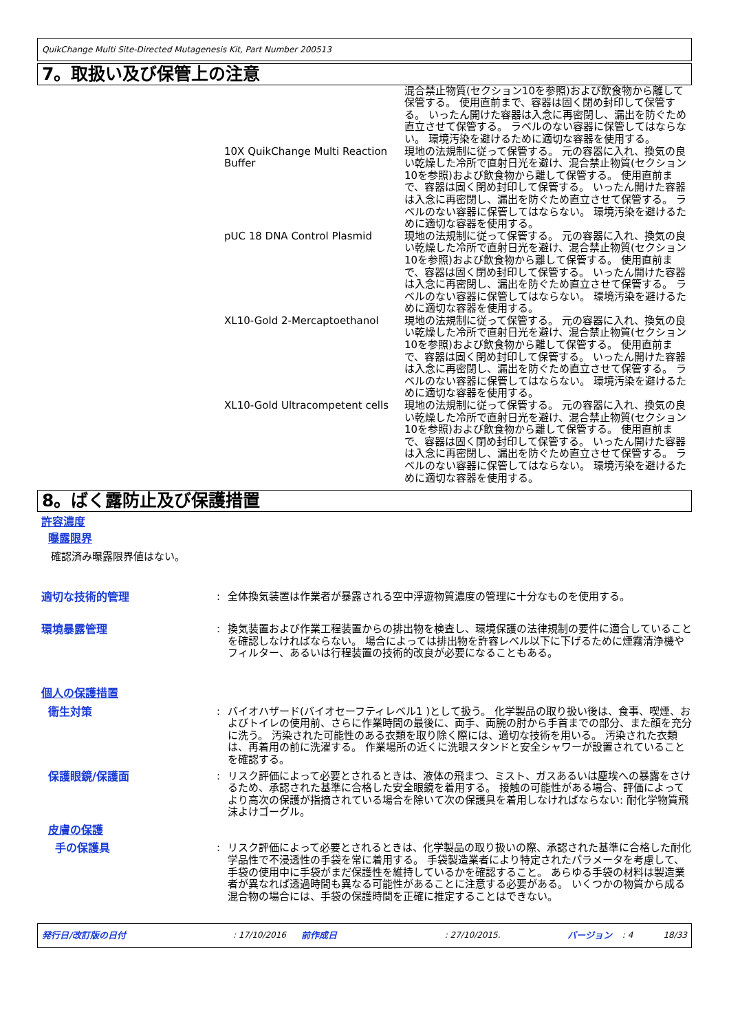QuikChange Multi Site-Directed Mutagenesis Kit, Part Number 200513
7。取扱い及び保管上の注意
| | 混合禁止物質(セクション10を参照)および飲食物から離して保管する。 使用直前まで、容器は固く閉め封印して保管する。 いったん開けた容器は入念に再密閉し、漏出を防ぐため直立させて保管する。 ラベルのない容器に保管してはならない。 環境汚染を避けるために適切な容器を使用する。 |
| 10X QuikChange Multi Reaction Buffer | 現地の法規制に従って保管する。 元の容器に入れ、換気の良い乾燥した冷所で直射日光を避け、混合禁止物質(セクション10を参照)および飲食物から離して保管する。 使用直前まで、容器は固く閉め封印して保管する。 いったん開けた容器は入念に再密閉し、漏出を防ぐため直立させて保管する。 ラベルのない容器に保管してはならない。 環境汚染を避けるために適切な容器を使用する。 |
| pUC 18 DNA Control Plasmid | 現地の法規制に従って保管する。 元の容器に入れ、換気の良い乾燥した冷所で直射日光を避け、混合禁止物質(セクション10を参照)および飲食物から離して保管する。 使用直前まで、容器は固く閉め封印して保管する。 いったん開けた容器は入念に再密閉し、漏出を防ぐため直立させて保管する。 ラベルのない容器に保管してはならない。 環境汚染を避けるために適切な容器を使用する。 |
| XL10-Gold 2-Mercaptoethanol | 現地の法規制に従って保管する。 元の容器に入れ、換気の良い乾燥した冷所で直射日光を避け、混合禁止物質(セクション10を参照)および飲食物から離して保管する。 使用直前まで、容器は固く閉め封印して保管する。 いったん開けた容器は入念に再密閉し、漏出を防ぐため直立させて保管する。 ラベルのない容器に保管してはならない。 環境汚染を避けるために適切な容器を使用する。 |
| XL10-Gold Ultracompetent cells | 現地の法規制に従って保管する。 元の容器に入れ、換気の良い乾燥した冷所で直射日光を避け、混合禁止物質(セクション10を参照)および飲食物から離して保管する。 使用直前まで、容器は固く閉め封印して保管する。 いったん開けた容器は入念に再密閉し、漏出を防ぐため直立させて保管する。 ラベルのない容器に保管してはならない。 環境汚染を避けるために適切な容器を使用する。 |
8。ばく露防止及び保護措置
許容濃度
曝露限界
確認済み曝露限界値はない。
| 適切な技術的管理 | : | 全体換気装置は作業者が暴露される空中浮遊物質濃度の管理に十分なものを使用する。 |
| 環境暴露管理 | : | 換気装置および作業工程装置からの排出物を検査し、環境保護の法律規制の要件に適合していることを確認しなければならない。 場合によっては排出物を許容レベル以下に下げるために煙霧清浄機やフィルター、あるいは行程装置の技術的改良が必要になることもある。 |
| 個人の保護措置 | | |
| 衛生対策 | : | バイオハザード(バイオセーフティレベル1 )として扱う。 化学製品の取り扱い後は、食事、喫煙、およびトイレの使用前、さらに作業時間の最後に、両手、両腕の肘から手首までの部分、また顔を充分に洗う。 汚染された可能性のある衣類を取り除く際には、適切な技術を用いる。 汚染された衣類は、再着用の前に洗濯する。 作業場所の近くに洗眼スタンドと安全シャワーが設置されていることを確認する。 |
| 保護眼鏡/保護面 | : | リスク評価によって必要とされるときは、液体の飛まつ、ミスト、ガスあるいは塵埃への暴露をさけるため、承認された基準に合格した安全眼鏡を着用する。 接触の可能性がある場合、評価によってより高次の保護が指摘されている場合を除いて次の保護具を着用しなければならない: 耐化学物質飛沫よけゴーグル。 |
| 皮膚の保護 | | |
| 手の保護具 | : | リスク評価によって必要とされるときは、化学製品の取り扱いの際、承認された基準に合格した耐化学品性で不浸透性の手袋を常に着用する。 手袋製造業者により特定されたパラメータを考慮して、手袋の使用中に手袋がまだ保護性を維持しているかを確認すること。 あらゆる手袋の材料は製造業者が異なれば透過時間も異なる可能性があることに注意する必要がある。 いくつかの物質から成る混合物の場合には、手袋の保護時間を正確に推定することはできない。 |
発行日/改訂版の日付 : 17/10/2016 前作成日 : 27/10/2015. バージョン : 4 18/33